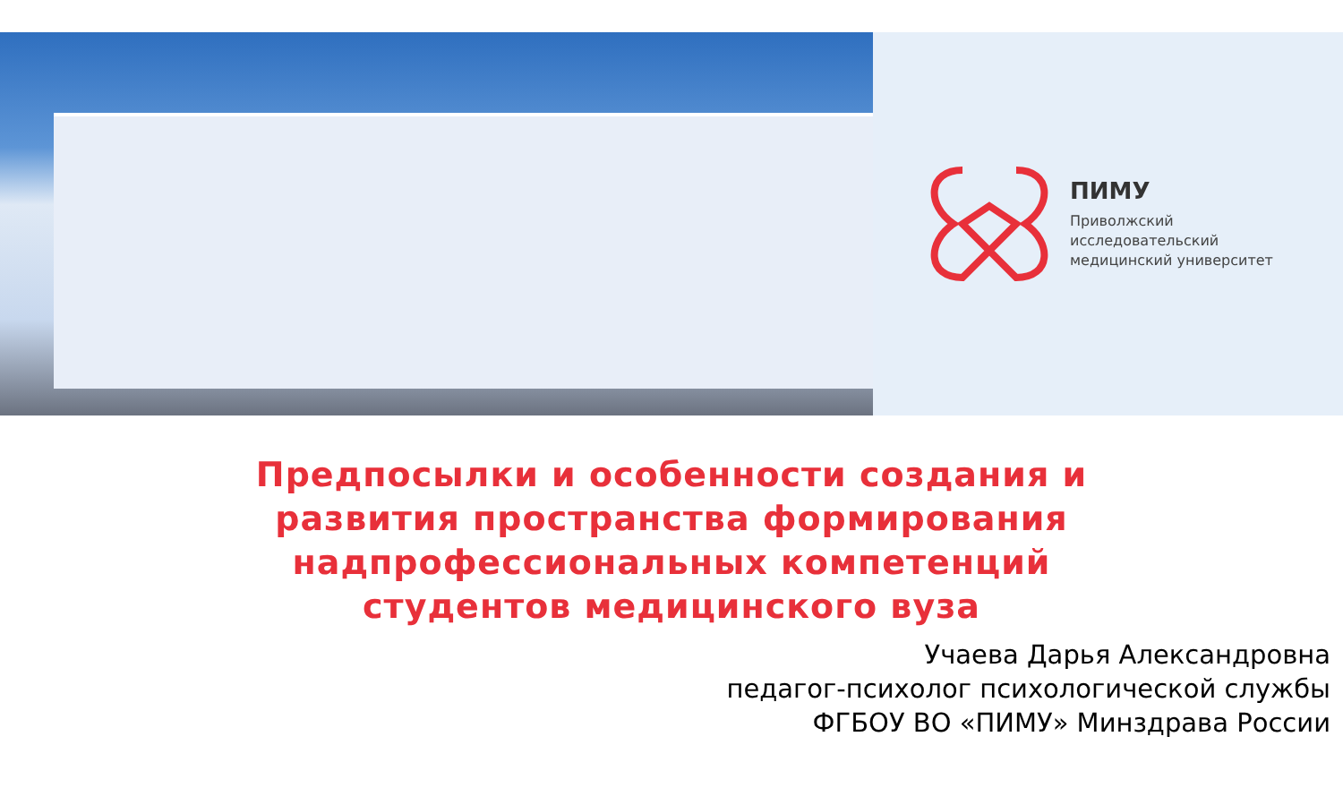ПИМУ
Приволжский
исследовательский
медицинский университет
Предпосылки и особенности создания и
развития пространства формирования
надпрофессиональных компетенций
студентов медицинского вуза
Учаева Дарья Александровна
педагог-психолог психологической службы
ФГБОУ ВО «ПИМУ» Минздрава России